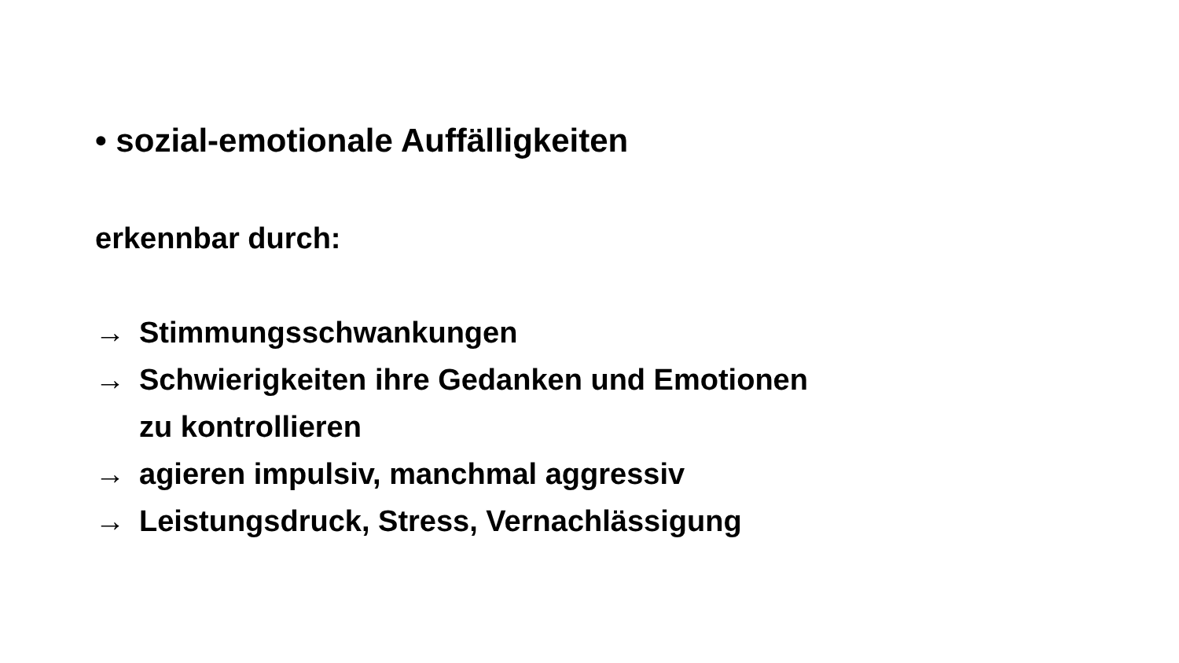• sozial-emotionale Auffälligkeiten
erkennbar durch:
→ Stimmungsschwankungen
→ Schwierigkeiten ihre Gedanken und Emotionen
zu kontrollieren
→ agieren impulsiv, manchmal aggressiv
→ Leistungsdruck, Stress, Vernachlässigung